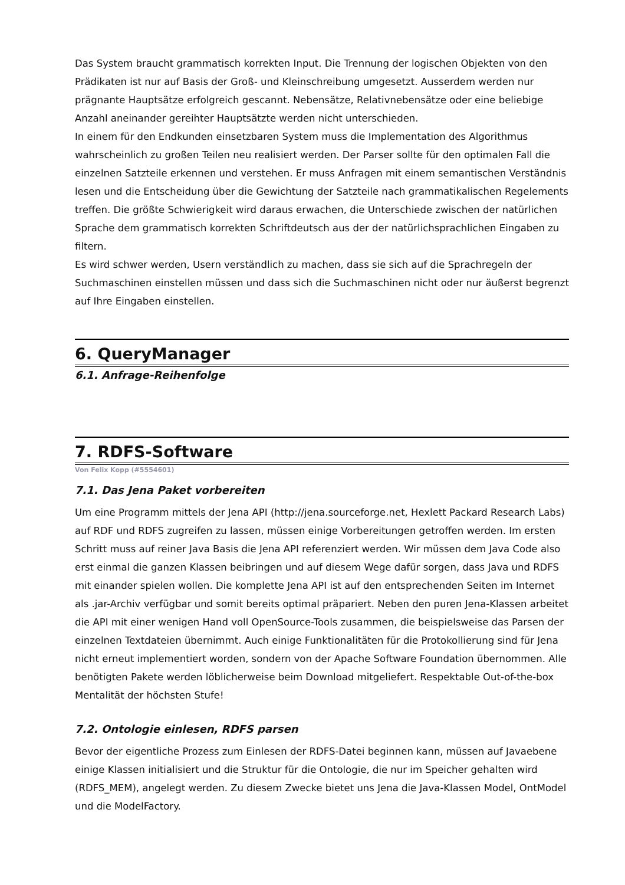Das System braucht grammatisch korrekten Input. Die Trennung der logischen Objekten von den Prädikaten ist nur auf Basis der Groß- und Kleinschreibung umgesetzt. Ausserdem werden nur prägnante Hauptsätze erfolgreich gescannt. Nebensätze, Relativnebensätze oder eine beliebige Anzahl aneinander gereihter Hauptsätzte werden nicht unterschieden.
In einem für den Endkunden einsetzbaren System muss die Implementation des Algorithmus wahrscheinlich zu großen Teilen neu realisiert werden. Der Parser sollte für den optimalen Fall die einzelnen Satzteile erkennen und verstehen. Er muss Anfragen mit einem semantischen Verständnis lesen und die Entscheidung über die Gewichtung der Satzteile nach grammatikalischen Regelements treffen. Die größte Schwierigkeit wird daraus erwachen, die Unterschiede zwischen der natürlichen Sprache dem grammatisch korrekten Schriftdeutsch aus der der natürlichsprachlichen Eingaben zu filtern.
Es wird schwer werden, Usern verständlich zu machen, dass sie sich auf die Sprachregeln der Suchmaschinen einstellen müssen und dass sich die Suchmaschinen nicht oder nur äußerst begrenzt auf Ihre Eingaben einstellen.
6. QueryManager
6.1. Anfrage-Reihenfolge
7. RDFS-Software
Von Felix Kopp (#5554601)
7.1. Das Jena Paket vorbereiten
Um eine Programm mittels der Jena API (http://jena.sourceforge.net, Hexlett Packard Research Labs) auf RDF und RDFS zugreifen zu lassen, müssen einige Vorbereitungen getroffen werden. Im ersten Schritt muss auf reiner Java Basis die Jena API referenziert werden. Wir müssen dem Java Code also erst einmal die ganzen Klassen beibringen und auf diesem Wege dafür sorgen, dass Java und RDFS mit einander spielen wollen. Die komplette Jena API ist auf den entsprechenden Seiten im Internet als .jar-Archiv verfügbar und somit bereits optimal präpariert. Neben den puren Jena-Klassen arbeitet die API mit einer wenigen Hand voll OpenSource-Tools zusammen, die beispielsweise das Parsen der einzelnen Textdateien übernimmt. Auch einige Funktionalitäten für die Protokollierung sind für Jena nicht erneut implementiert worden, sondern von der Apache Software Foundation übernommen. Alle benötigten Pakete werden löblicherweise beim Download mitgeliefert. Respektable Out-of-the-box Mentalität der höchsten Stufe!
7.2. Ontologie einlesen, RDFS parsen
Bevor der eigentliche Prozess zum Einlesen der RDFS-Datei beginnen kann, müssen auf Javaebene einige Klassen initialisiert und die Struktur für die Ontologie, die nur im Speicher gehalten wird (RDFS_MEM), angelegt werden. Zu diesem Zwecke bietet uns Jena die Java-Klassen Model, OntModel und die ModelFactory.